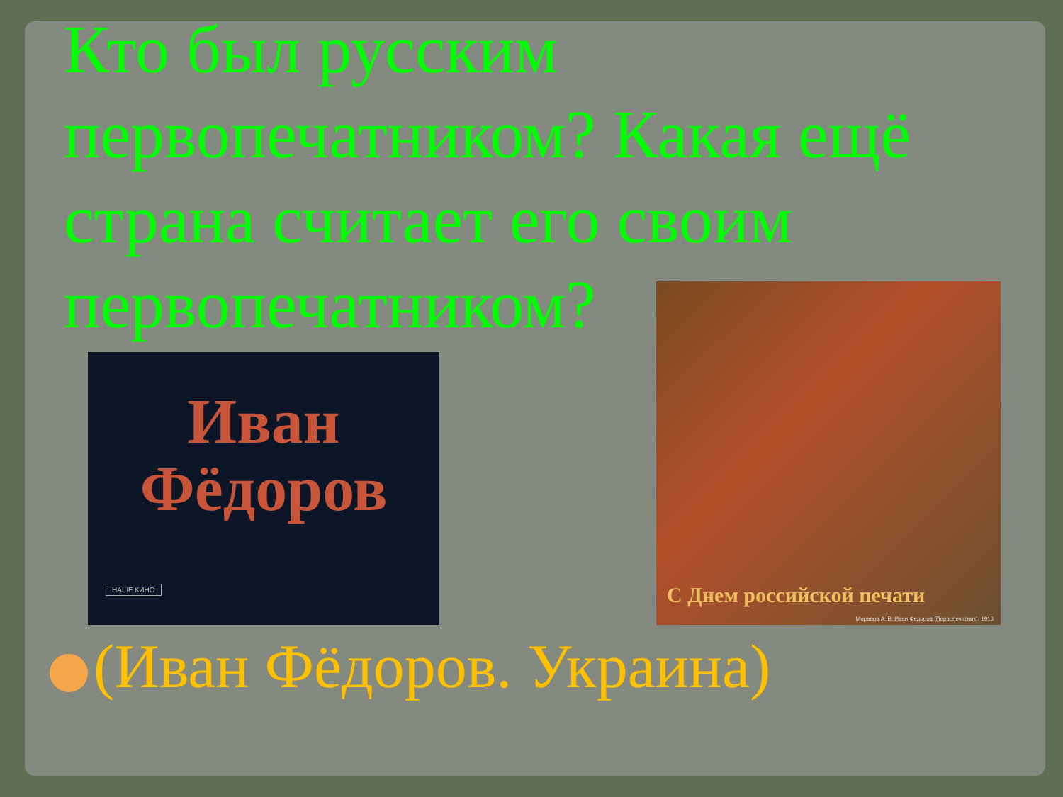Кто был русским первопечатником? Какая ещё страна считает его своим первопечатником?
Иван
Фёдоров
НАШЕ КИНО
С Днем российской печати
Моравов А. В. Иван Федоров (Первопечатник). 1916
(Иван Фёдоров. Украина)